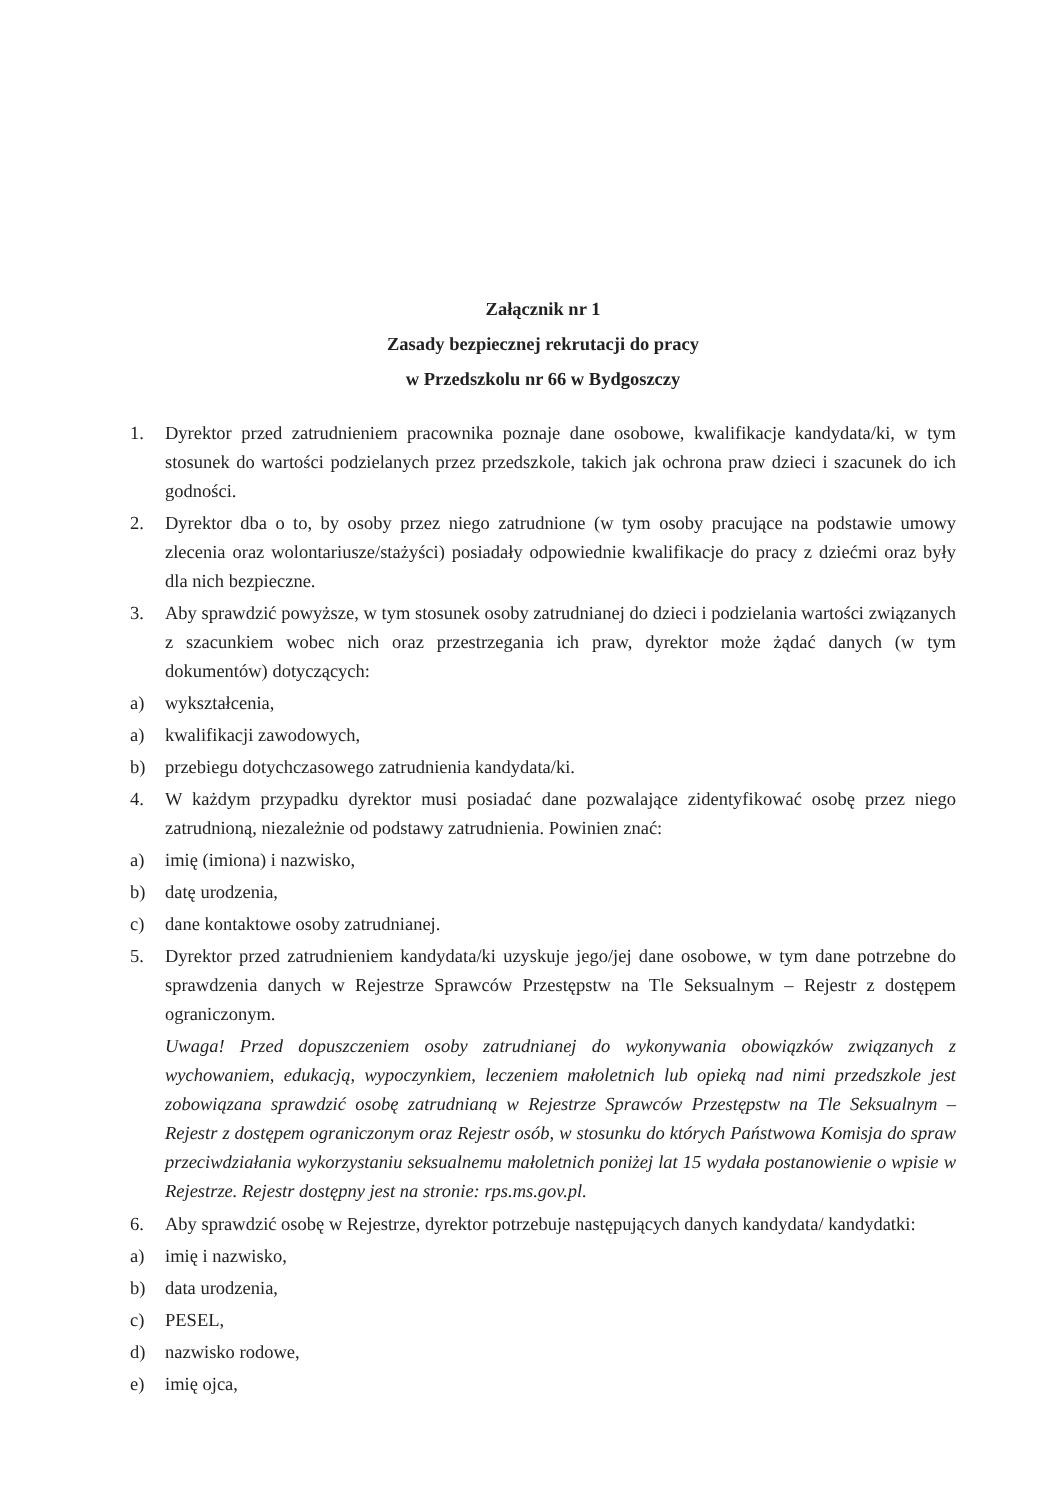Załącznik nr 1
Zasady bezpiecznej rekrutacji do pracy
w Przedszkolu nr 66 w Bydgoszczy
1. Dyrektor przed zatrudnieniem pracownika poznaje dane osobowe, kwalifikacje kandydata/ki, w tym stosunek do wartości podzielanych przez przedszkole, takich jak ochrona praw dzieci i szacunek do ich godności.
2. Dyrektor dba o to, by osoby przez niego zatrudnione (w tym osoby pracujące na podstawie umowy zlecenia oraz wolontariusze/stażyści) posiadały odpowiednie kwalifikacje do pracy z dziećmi oraz były dla nich bezpieczne.
3. Aby sprawdzić powyższe, w tym stosunek osoby zatrudnianej do dzieci i podzielania wartości związanych z szacunkiem wobec nich oraz przestrzegania ich praw, dyrektor może żądać danych (w tym dokumentów) dotyczących:
a) wykształcenia,
a) kwalifikacji zawodowych,
b) przebiegu dotychczasowego zatrudnienia kandydata/ki.
4. W każdym przypadku dyrektor musi posiadać dane pozwalające zidentyfikować osobę przez niego zatrudnioną, niezależnie od podstawy zatrudnienia. Powinien znać:
a) imię (imiona) i nazwisko,
b) datę urodzenia,
c) dane kontaktowe osoby zatrudnianej.
5. Dyrektor przed zatrudnieniem kandydata/ki uzyskuje jego/jej dane osobowe, w tym dane potrzebne do sprawdzenia danych w Rejestrze Sprawców Przestępstw na Tle Seksualnym – Rejestr z dostępem ograniczonym.
Uwaga! Przed dopuszczeniem osoby zatrudnianej do wykonywania obowiązków związanych z wychowaniem, edukacją, wypoczynkiem, leczeniem małoletnich lub opieką nad nimi przedszkole jest zobowiązana sprawdzić osobę zatrudnianą w Rejestrze Sprawców Przestępstw na Tle Seksualnym – Rejestr z dostępem ograniczonym oraz Rejestr osób, w stosunku do których Państwowa Komisja do spraw przeciwdziałania wykorzystaniu seksualnemu małoletnich poniżej lat 15 wydała postanowienie o wpisie w Rejestrze. Rejestr dostępny jest na stronie: rps.ms.gov.pl.
6. Aby sprawdzić osobę w Rejestrze, dyrektor potrzebuje następujących danych kandydata/ kandydatki:
a) imię i nazwisko,
b) data urodzenia,
c) PESEL,
d) nazwisko rodowe,
e) imię ojca,